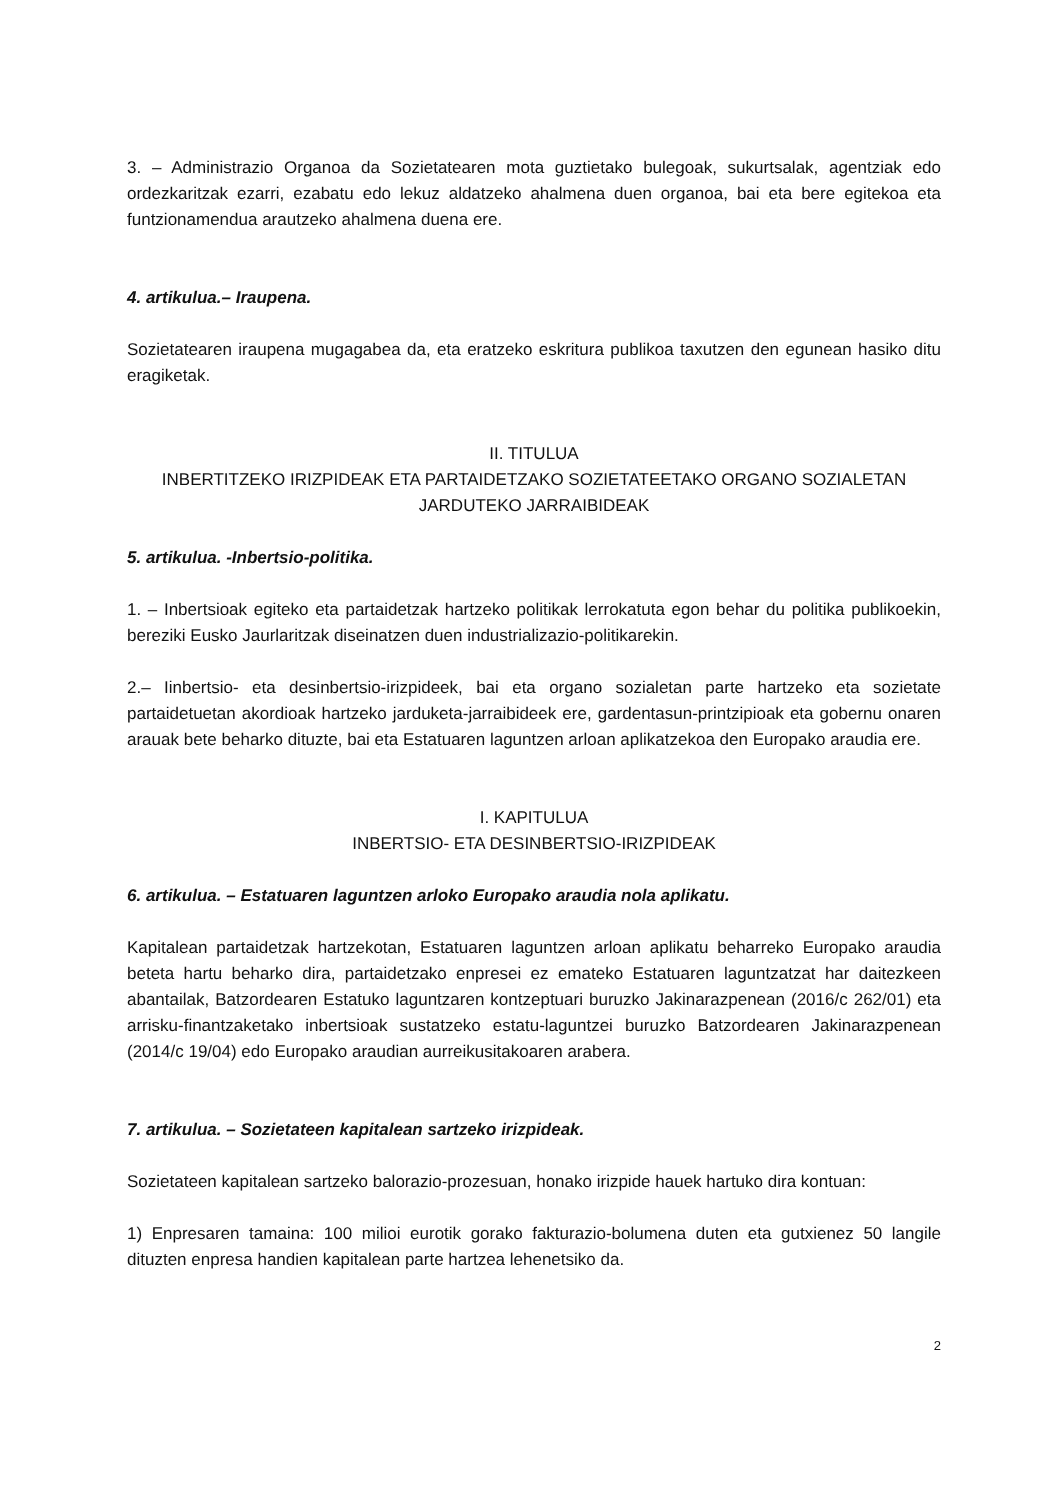3. – Administrazio Organoa da Sozietatearen mota guztietako bulegoak, sukurtsalak, agentziak edo ordezkaritzak ezarri, ezabatu edo lekuz aldatzeko ahalmena duen organoa, bai eta bere egitekoa eta funtzionamendua arautzeko ahalmena duena ere.
4. artikulua.– Iraupena.
Sozietatearen iraupena mugagabea da, eta eratzeko eskritura publikoa taxutzen den egunean hasiko ditu eragiketak.
II. TITULUA
INBERTITZEKO IRIZPIDEAK ETA PARTAIDETZAKO SOZIETATEETAKO ORGANO SOZIALETAN JARDUTEKO JARRAIBIDEAK
5. artikulua. -Inbertsio-politika.
1. – Inbertsioak egiteko eta partaidetzak hartzeko politikak lerrokatuta egon behar du politika publikoekin, bereziki Eusko Jaurlaritzak diseinatzen duen industrializazio-politikarekin.
2.– Iinbertsio- eta desinbertsio-irizpideek, bai eta organo sozialetan parte hartzeko eta sozietate partaidetuetan akordioak hartzeko jarduketa-jarraibideek ere, gardentasun-printzipioak eta gobernu onaren arauak bete beharko dituzte, bai eta Estatuaren laguntzen arloan aplikatzekoa den Europako araudia ere.
I. KAPITULUA
INBERTSIO- ETA DESINBERTSIO-IRIZPIDEAK
6. artikulua. – Estatuaren laguntzen arloko Europako araudia nola aplikatu.
Kapitalean partaidetzak hartzekotan, Estatuaren laguntzen arloan aplikatu beharreko Europako araudia beteta hartu beharko dira, partaidetzako enpresei ez emateko Estatuaren laguntzatzat har daitezkeen abantailak, Batzordearen Estatuko laguntzaren kontzeptuari buruzko Jakinarazpenean (2016/c 262/01) eta arrisku-finantzaketako inbertsioak sustatzeko estatu-laguntzei buruzko Batzordearen Jakinarazpenean (2014/c 19/04) edo Europako araudian aurreikusitakoaren arabera.
7. artikulua. – Sozietateen kapitalean sartzeko irizpideak.
Sozietateen kapitalean sartzeko balorazio-prozesuan, honako irizpide hauek hartuko dira kontuan:
1) Enpresaren tamaina: 100 milioi eurotik gorako fakturazio-bolumena duten eta gutxienez 50 langile dituzten enpresa handien kapitalean parte hartzea lehenetsiko da.
2